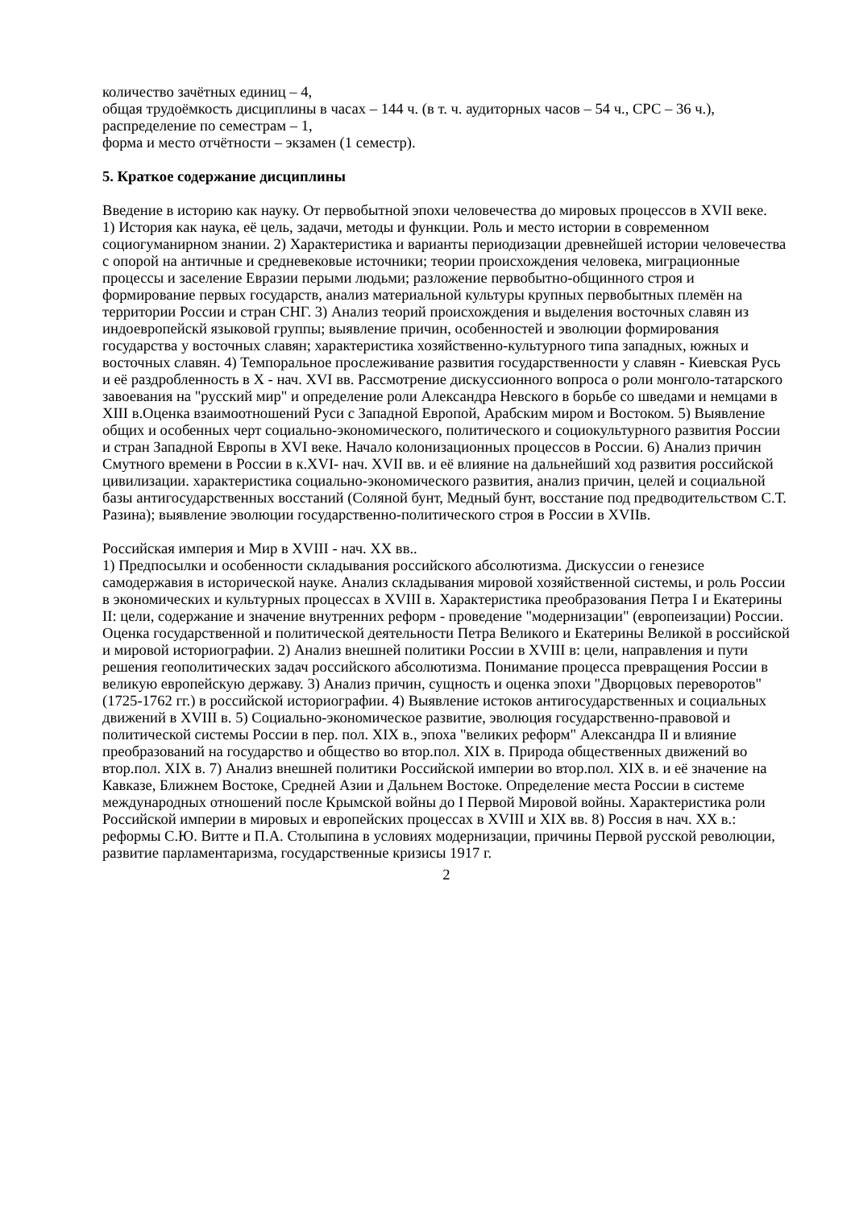количество зачётных единиц – 4,
общая трудоёмкость дисциплины в часах – 144 ч. (в т. ч. аудиторных часов – 54 ч., СРС – 36 ч.),
распределение по семестрам – 1,
форма и место отчётности – экзамен (1 семестр).
5. Краткое содержание дисциплины
Введение в историю как науку. От первобытной эпохи человечества до мировых процессов в XVII веке.
1) История как наука, её цель, задачи, методы и функции. Роль и место истории в современном социогуманирном знании. 2) Характеристика и варианты периодизации древнейшей истории человечества с опорой на античные и средневековые источники; теории происхождения человека, миграционные процессы и заселение Евразии перыми людьми; разложение первобытно-общинного строя и формирование первых государств, анализ материальной культуры крупных первобытных племён на территории России и стран СНГ. 3) Анализ теорий происхождения и выделения восточных славян из индоевропейскй языковой группы; выявление причин, особенностей и эволюции формирования государства у восточных славян; характеристика хозяйственно-культурного типа западных, южных и восточных славян. 4) Темпоральное прослеживание развития государственности у славян - Киевская Русь и её раздробленность в X - нач. XVI вв. Рассмотрение дискуссионного вопроса о роли монголо-татарского завоевания на "русский мир" и определение роли Александра Невского в борьбе со шведами и немцами в XIII в.Оценка взаимоотношений Руси с Западной Европой, Арабским миром и Востоком. 5) Выявление общих и особенных черт социально-экономического, политического и социокультурного развития России и стран Западной Европы в XVI веке. Начало колонизационных процессов в России. 6) Анализ причин Смутного времени в России в к.XVI- нач. XVII вв. и её влияние на дальнейший ход развития российской цивилизации. характеристика социально-экономического развития, анализ причин, целей и социальной базы антигосударственных восстаний (Соляной бунт, Медный бунт, восстание под предводительством С.Т. Разина); выявление эволюции государственно-политического строя в России в XVIIв.
Российская империя и Мир в XVIII - нач. XX вв..
1) Предпосылки и особенности складывания российского абсолютизма. Дискуссии о генезисе самодержавия в исторической науке. Анализ складывания мировой хозяйственной системы, и роль России в экономических и культурных процессах в XVIII в. Характеристика преобразования Петра I и Екатерины II: цели, содержание и значение внутренних реформ - проведение "модернизации" (европеизации) России. Оценка государственной и политической деятельности Петра Великого и Екатерины Великой в российской и мировой историографии. 2) Анализ внешней политики России в XVIII в: цели, направления и пути решения геополитических задач российского абсолютизма. Понимание процесса превращения России в великую европейскую державу. 3) Анализ причин, сущность и оценка эпохи "Дворцовых переворотов" (1725-1762 гг.) в российской историографии. 4) Выявление истоков антигосударственных и социальных движений в XVIII в. 5) Социально-экономическое развитие, эволюция государственно-правовой и политической системы России в пер. пол. XIX в., эпоха "великих реформ" Александра II и влияние преобразований на государство и общество во втор.пол. XIX в. Природа общественных движений во втор.пол. XIX в. 7) Анализ внешней политики Российской империи во втор.пол. XIX в. и её значение на Кавказе, Ближнем Востоке, Средней Азии и Дальнем Востоке. Определение места России в системе международных отношений после Крымской войны до I Первой Мировой войны. Характеристика роли Российской империи в мировых и европейских процессах в XVIII и XIX вв. 8) Россия в нач. XX в.: реформы С.Ю. Витте и П.А. Столыпина в условиях модернизации, причины Первой русской революции, развитие парламентаризма, государственные кризисы 1917 г.
2